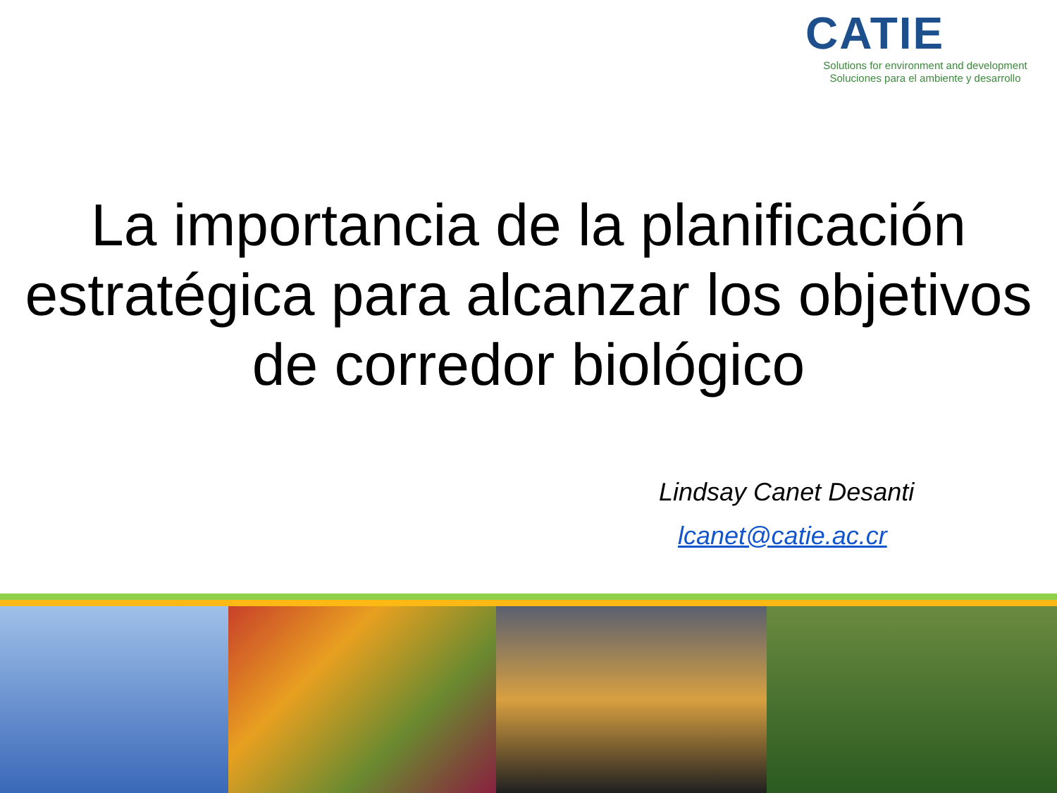CATIE
Solutions for environment and development
Soluciones para el ambiente y desarrollo
La importancia de la planificación estratégica para alcanzar los objetivos de corredor biológico
Lindsay Canet Desanti
lcanet@catie.ac.cr